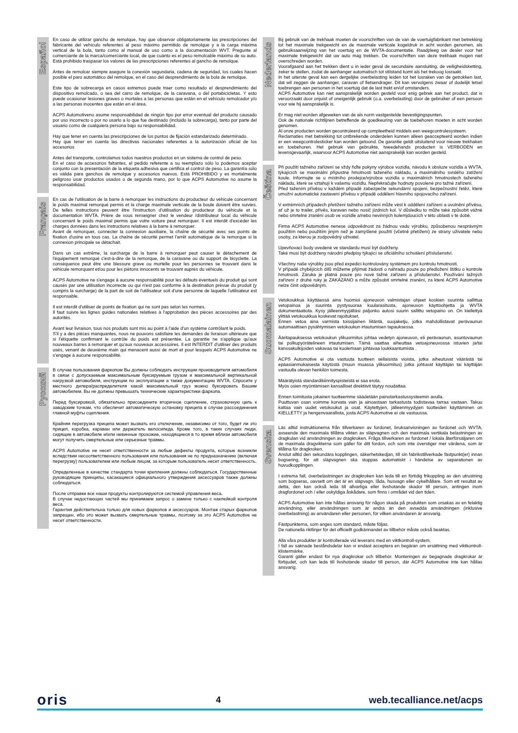Español
En caso de utilizar gancho de remolque, hay que observar obligatoriamente las prescripciones del fabricante del vehículo referentes al peso máximo permitido de remolque y a la carga máxima vertical de la bola, tanto como al manual de uso como a la documentación WVT. Pregunte al comerciante de la marca/comerciante local, de que cuánto es el peso remolcable máximo de su auto. Está prohibido traspasar los valores de las prescripciones referentes al gancho de remolque.
Antes de remolcar siempre asegure la conexión segundaria, cadena de seguridad, los cuales hacen posible el paro automático del remolque, en el caso del desprendimiento de la bola de remolque.
Este tipo de sobrecarga en casos extremos puede traer como resultado el desprendimiento del dispositivo remolcado, o sea del carro de remolque, de la caravana, o del portabicicletas. Y esto puede ocasionar lesiones graves o mortales a las personas que están en el vehículo remolcador y/o a las personas inocentes que están en el área.
ACPS Automotiveno asume responsabilidad de ningún tipo por error eventual del producto causado por uso incorrecto o por no usarlo a lo que fue destinado (incluido la sobrecarga), tanto por parte del usuario como de cualquiera persona bajo su responsabilidad.
Hay que tener en cuenta las prescripciones de los puntos de fijación estandarizado determinado.
Hay que tener en cuenta las directivas nacionales referentes a la autorización oficial de los accesorios
Antes del transporte, controlamos todos nuestros productos en un sistema de control de peso.
En el caso de accesorios faltantes, el pedido referente a su reemplazo sólo lo podemos aceptar conjunto con la presentación de la etiqueta adhesiva que certifica el control de peso. La garantía sólo es válida para ganchos de remolque y accesorios nuevos. Está PROHIBIDO y es mortalmente peligroso usar productos usados o de segunda mano, por lo que ACPS Automotive no asume la responsabilidad.
Français
En cas de l'utilisation de la barre à remorquer les instructions du producteur du véhicule concernant le poids maximal remorqué permis et la charge maximale verticale de la boule doivent être suivies. De telles instructions peuvent être l'instruction d'utilisation du producteur du véhicule et la documentation WVTA. Prière de vous renseigner chez le vendeur /distributeur local du véhicule concernant le poids maximal permis que votre voiture peut remorquer. Il est interdit d'excéder les charges données dans les instructions relatives à la barre à remorquer.
Avant de remorquer, connecter la connexion auxiliaire, la chaîne de sécurité avec ses points de fixation d'usine en tous cas. La chaîne de sécurité permet l'arrêt automatique de la remorque si la connexion principale se détachait.
Dans un cas extrême, la surcharge de la barre à remorquer peut causer le détachement de l'équipement remorqué c'est-à-dire de la remorque, de la caravane ou du support de bicyclette. La conséquence peut être une blessure grave ou mortelle pour les personnes se trouvant dans le véhicule remorquant et/ou pour les piétons innocents se trouvant auprès du véhicule.
ACPS Automotive ne s'engage à aucune responsabilité pour les défauts éventuels du produit qui sont causés par une utilisation incorrecte ou qui n'est pas conforme à la destination prévue du produit (y compris la surcharge) de la part de soit de l'utilisateur soit d'une personne de laquelle l'utilisateur est responsable.
Il est interdit d'utiliser de points de fixation qui ne sont pas selon les normes.
Il faut suivre les lignes guides nationales relatives à l'approbation des pièces accessoires par des autorités.
Avant leur livraison, tous nos produits sont mis au point à l'aide d'un système contrôlant le poids.
S'il y a des pièces manquantes, nous ne pouvons satisfaire les demandes de livraison ultérieure que si l'étiquette confirmant le contrôle du poids est présentée. La garantie ne s'applique qu'aux nouveaux barres à remorquer et qu'aux nouveaux accessoires. Il est INTERDIT d'utiliser des produits usés, venant de deuxième main qui menacent aussi de mort et pour lesquels ACPS Automotive ne s'engage à aucune responsabilité.
Русский
В случае пользования фаркопом Вы должны соблюдать инструкции производителя автомобиля в связи с допускаемым максимальным буксируемым грузом и максимальной вертикальной нагрузкой автомобиля, инструкции по эксплуатации а также документацию WVTA. Спросите у местного дилера/распределителя какой максимальный груз можно буксировать Вашим автомобилем. Вы не должны превышать технические характеристики фаркопа.
Перед буксировкой, обязательно присоедините вторичное сцепление, страховочную цепь к заводским точкам, что обеспечит автоматическую остановку прицепа в случае рассоединения главной муфты сцепления.
Крайняя перегрузка прицепа может вызвать его отключение, независимо от того, будет ли это прицеп, коробка, караван или держатель велосипеда. Кроме того, в таких случаях люди, сидящие в автомобиле и/или невинные прохожие, находящиеся в то время вблизи автомобиля могут получить смертельные или серьезные травмы.
ACPS Automotive не несет ответственности за любые дефекты продукта, которые возникли вследствии несоответственного пользования или пользования не по предназначению (включая перегрузку) пользователем или любым лицом, за которым пользователь несет ответственность.
Определенные в качестве стандарта точки крепления должны соблюдаться. Государственные руководящие принципы, касающиеся официального утверждения аксессуаров также должны соблюдаться.
После отправки все наши продукты контролируются системой управления веса.
В случае недостающих частей мы принимаем запрос о замене только с наклейкой контроля веса.
Гарантия действительна только для новых фаркопов и аксессуаров. Монтаж старых фаркопов запрещен, ибо это может вызвать смертельные травмы, поэтому за это ACPS Automotive не несет ответственности.
Nederlands
Bij gebruik van de trekhaak moeten de voorschriften van de van de voertuigfabrikant met betrekking tot het maximale trekgewicht en de maximale verticale kogeldruk in acht worden genomen, als gebruiksaanwijzing van het voertuig en de WVTA-documentatie. Raadpleeg uw dealer voor het maximale trekgewicht dat uw auto mag trekken. De voorschriften van deze trekhaak mogen niet overschreden worden.
Voorafgaand aan het trekken dient u in ieder geval de secundaire aansluiting, de veiligheidsketting, zeker te stellen, zodat de aanhanger automatisch tot stilstand komt als het trekoog losraakt.
In het uiterste geval kan een dergelijke overbelasting leiden tot het losraken van de getrokken last, dat wil zeggen de aanhanger, caravan of fietsendrager. Dit kan vervolgens zwaar of dodelijk letsel toebrengen aan personen in het voertuig dat de last trekt en/of omstanders.
ACPS Automotive kan niet aansprakelijk worden gesteld voor enig gebrek aan het product, dat is veroorzaakt door onjuist of oneigenlijk gebruik (o.a. overbelasting) door de gebruiker of een persoon voor wie hij aansprakelijk is.
Er mag niet worden afgeweken van de als norm vastgestelde bevestigingspunten.
Ook de nationale richtlijnen betreffende de goedkeuring van de toebehoren moeten in acht worden genomen.
Al onze producten worden gecontroleerd op compleetheid middels een weegcontrolesysteem.
Reclamaties met betrekking tot ontbrekende onderdelen kunnen alleen geaccepteerd worden indien er een weegcontrolesticker kan worden getoond. De garantie geldt uitsluitend voor nieuwe trekhaken en toebehoren. Het gebruik van gebruikte, tweedehands producten is VERBODEN en levensgevaarlijk, waarvoor ACPS Automotive niet aansprakelijk kan worden gesteld.
Čeština
Při použití tažného zařízení se vždy řiďte pokyny výrobce vozidla, návodu k obsluze vozidla a WVTA, týkajících se maximální přípustné hmotnosti taženého nákladu, a maximálního svislého zatížení koule. Informujte se u místního prodejce/výrobce vozidla o maximálních hmotnostech taženého nákladu, které se vztahují k vašemu vozidlu. Nepřekračujte hodnoty povolené pro tažné zařízení.
Před tažením přívěsu v každém případě zabezpečte sekundární spojení, bezpečnostní řetěz, které umožní automatické zastavení přívěsu v případě oddělení hlavního spojovacího zařízení.
V extrémních případech přetížení tažného zařízení může vést k oddělení zařízení a uvolnění přívěsu, ať už je to trailer, přívěs, karavan nebo nosič jízdních kol. V důsledku to může také způsobit vážné nebo smrtelné zranění osob ve vozidle a/nebo nevinných kolemjdoucích v této oblasti v té době.
Firma ACPS Automotive nenese odpovědnost za žádnou vadu výrobku, způsobenou nesprávným použitím nebo použitím jiným než je zamýšlené použití (včetně přetížení) ze strany uživatele nebo osoby, za kterou je zodpovědný uživatel.
Upevňovací body uvedené ve standardu musí být dodrženy.
Také musí být dodrženy národní předpisy týkající se oficiálního schválení příslušenství.
Všechny naše výrobky jsou před expedici kontrolovány systémem pro kontrolu hmotnosti.
V případě chybějících dílů můžeme přijímat žádosti o náhradu pouze po předložení štítku o kontrole hmotnosti. Záruka je platná pouze pro nové tažné zařízení a příslušenství. Používání tažných zařízení z druhé ruky je ZAKÁZÁNO a může způsobit smrtelné zranění, za které ACPS Automotive nelze činit odpovědným.
Suomalainen
Vetokoukkua käyttäessä aina huomioi ajoneuvon valmistajan ohjeet koskien suurinta sallittua vetopainoa ja suurinta pystysuoraa kuularasitusta, ajoneuvon käyttöohjetta ja WVTA dokumentaatiota. Kysy jälleenmyyjältäsi paljonko autosi suurin sallittu vetopaino on. On kiellettyä ylittää vetokoukkua koskevat rajoitukset.
Ennen vetoa aina varmista toissijainen liitäntä, suojaketju, jotka mahdollistavat perävaunun automaattisen pysähtymisen vetokoukun irtautumisen tapauksessa.
Ääritapauksessa vetokoukun ylikuormitus johtaa vedetyn ajoneuvon, eli perävaunun, asuntovaunun tai polkupyörätelineen irtautumisen. Tämä saattaa aiheuttaa vetoajoneuvossa istuvien ja/tai kanssakulkijoiden vakavaa tai kuolemaan johtavaa loukkaantumista .
ACPS Automotive ei ota vastuuta tuotteen sellaisista vioista, jotka aiheutuvat väärästä tai epäasianmukaisesta käytöstä (muun muassa ylikuormitus) jotka johtuvat käyttäjän tai käyttäjän vastuulla olevan henkilön toimesta.
Määrätyistä standardikiinnityspisteistä ei saa erota.
Myös osien myöntämisen kansalliset direktiivit täytyy noudattaa.
Ennen toimitusta jokainen tuotteemme säädetään painotarkastussysteemin avulla.
Puuttuvan osan voimme korvata vain ja ainoastaan tarkastusta todistavaa tarraa vastaan. Takuu kattaa vain uudet vetokoukut ja osat. Käytettyjen, jälleenmyydyjen tuotteiden käyttäminen on KIELLETTY ja hengenvaarallista, josta ACPS Automotive ei ole vastuussa.
Svenska
Läs alltid instruktionerna från tillverkaren av fordonet, bruksanvisningen av fordonet och WVTA, avseende den maximala tillåtna vikten av släpvagnen och den maximala vertikala belastningen av dragkulan vid användningen av dragkroken. Fråga tillverkaren av fordonet / lokala återförsäljaren om de maximala dragvikterna som gäller för ditt fordon, och som inte överstiger mer värdena, som är tillåtna för dragkroken.
Anslut alltid den sekundära kopplingen, säkerhetskedjan, till sin fabrikstillverkade fästpunkt(er) innan bogsering, för att släpvagnen ska stoppas automatiskt i händelse av separationen av huvudkopplingen.
I extrema fall, överbelastningen av dragkroken kan leda till en förtidig frikoppling av den utrustning som bogseras, oavsett om det är en släpvagn, låda, husvagn eller cykelhållare. Som ett resultat av detta, den kan också leda till allvarliga eller livshotande skador till person, antingen inom dragfordonet och / eller oskyldiga åskådare, som finns i området vid den tiden.
ACPS Automotive kan inte hållas ansvarig för någon skada på produkten som orsakas av en felaktig användning, eller användningen som är andra än den avsedda användningen (inklusive överbelastning) av användaren eller personen, för vilken användaren är ansvarig.
Fästpunkterna, som anges som standard, måste följas.
De nationella riktlinjer för det officiellt godkännandet av tillbehör måste också beaktas.
Alla våra produkter är kontrollerade vid leverans med en viktkontroll-system.
I fall av saknade beståndsdelar kan vi endast acceptera en begäran om ersättning med viktkontroll-klistermärke.
Garanti gäller endast för nya dragkrokar och tillbehör. Monteringen av begagnade dragkrokar är förbjudet, och kan leda till livshotande skador till person, där ACPS Automotive inte kan hållas ansvarig.
oris 4 web.tecalliance.net/acps